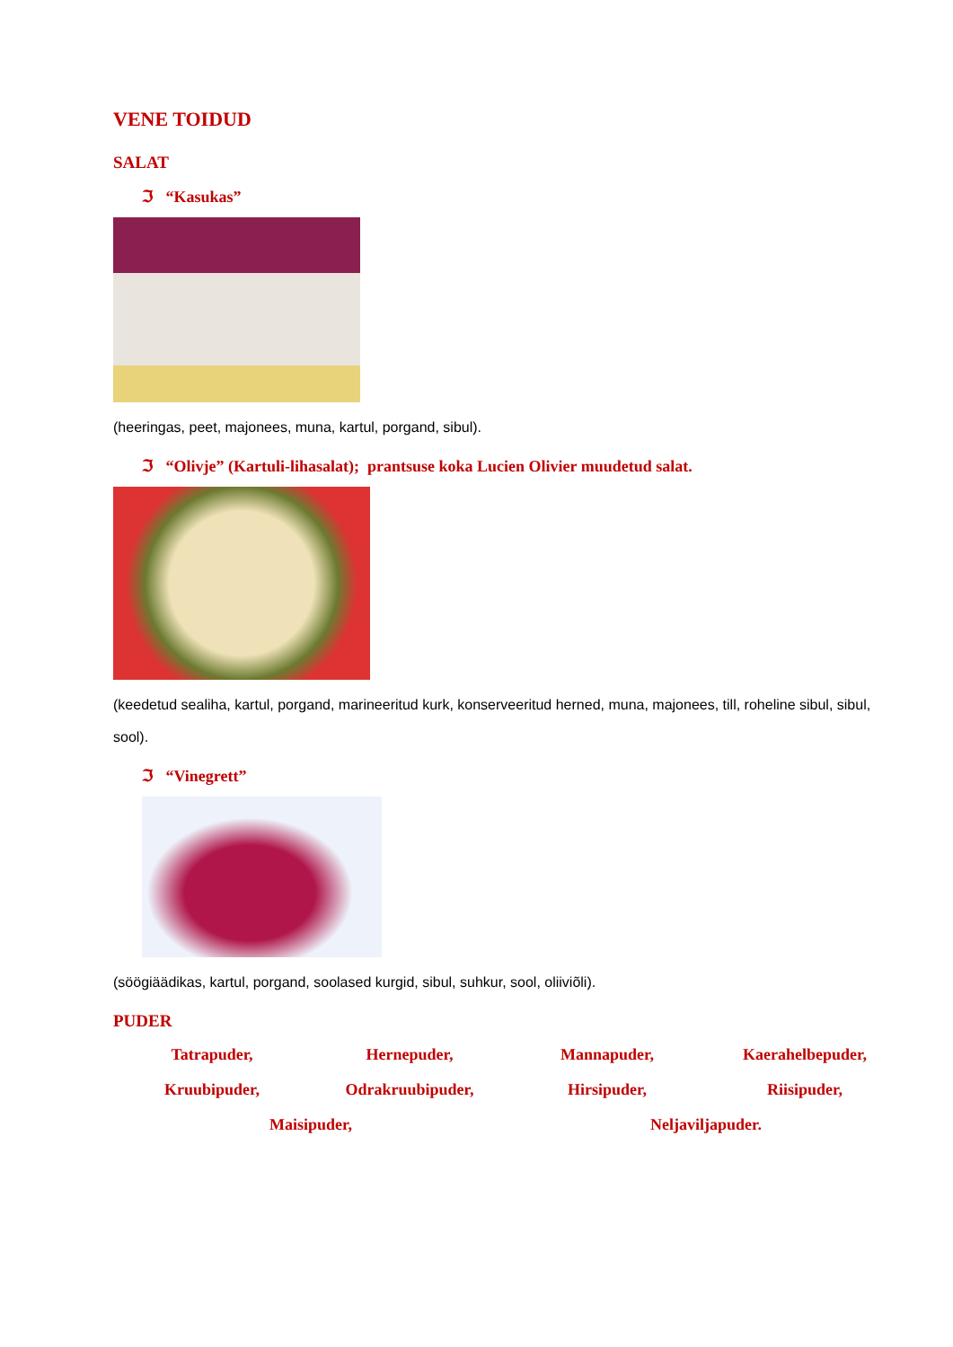VENE TOIDUD
SALAT
ℑ “Kasukas”
(heeringas, peet, majonees, muna, kartul, porgand, sibul).
ℑ “Olivje” (Kartuli-lihasalat); prantsuse koka Lucien Olivier muudetud salat.
(keedetud sealiha, kartul, porgand, marineeritud kurk, konserveeritud herned, muna, majonees, till, roheline sibul, sibul, sool).
ℑ “Vinegrett”
(söögiäädikas, kartul, porgand, soolased kurgid, sibul, suhkur, sool, oliiviõli).
PUDER
Tatrapuder, Hernepuder, Mannapuder, Kaerahelbepuder, Kruubipuder, Odrakruubipuder, Hirsipuder, Riisipuder, Maisipuder, Neljaviljapuder.